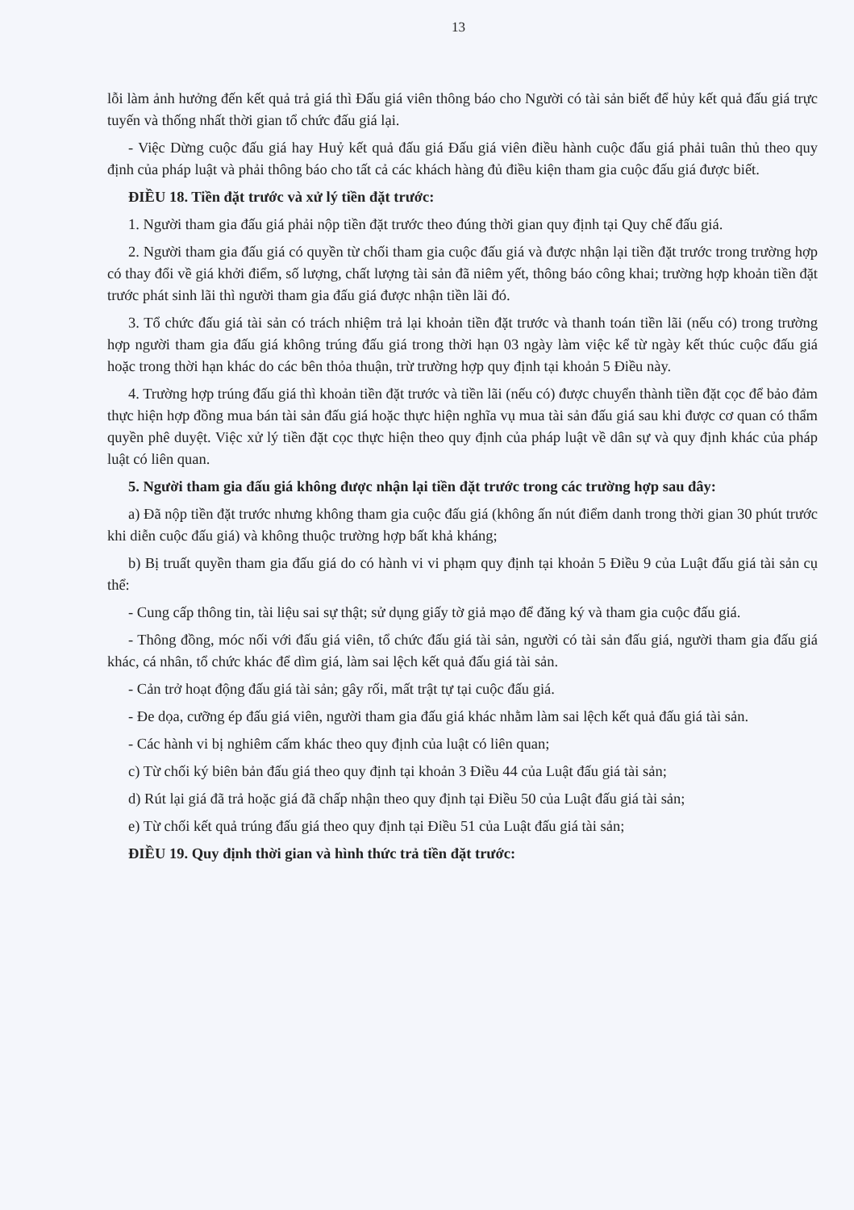13
lỗi làm ảnh hưởng đến kết quả trả giá thì Đấu giá viên thông báo cho Người có tài sản biết để hủy kết quả đấu giá trực tuyến và thống nhất thời gian tổ chức đấu giá lại.
- Việc Dừng cuộc đấu giá hay Huỷ kết quả đấu giá Đấu giá viên điều hành cuộc đấu giá phải tuân thủ theo quy định của pháp luật và phải thông báo cho tất cả các khách hàng đủ điều kiện tham gia cuộc đấu giá được biết.
ĐIỀU 18. Tiền đặt trước và xử lý tiền đặt trước:
1. Người tham gia đấu giá phải nộp tiền đặt trước theo đúng thời gian quy định tại Quy chế đấu giá.
2. Người tham gia đấu giá có quyền từ chối tham gia cuộc đấu giá và được nhận lại tiền đặt trước trong trường hợp có thay đổi về giá khởi điểm, số lượng, chất lượng tài sản đã niêm yết, thông báo công khai; trường hợp khoản tiền đặt trước phát sinh lãi thì người tham gia đấu giá được nhận tiền lãi đó.
3. Tổ chức đấu giá tài sản có trách nhiệm trả lại khoản tiền đặt trước và thanh toán tiền lãi (nếu có) trong trường hợp người tham gia đấu giá không trúng đấu giá trong thời hạn 03 ngày làm việc kể từ ngày kết thúc cuộc đấu giá hoặc trong thời hạn khác do các bên thỏa thuận, trừ trường hợp quy định tại khoản 5 Điều này.
4. Trường hợp trúng đấu giá thì khoản tiền đặt trước và tiền lãi (nếu có) được chuyển thành tiền đặt cọc để bảo đảm thực hiện hợp đồng mua bán tài sản đấu giá hoặc thực hiện nghĩa vụ mua tài sản đấu giá sau khi được cơ quan có thẩm quyền phê duyệt. Việc xử lý tiền đặt cọc thực hiện theo quy định của pháp luật về dân sự và quy định khác của pháp luật có liên quan.
5. Người tham gia đấu giá không được nhận lại tiền đặt trước trong các trường hợp sau đây:
a) Đã nộp tiền đặt trước nhưng không tham gia cuộc đấu giá (không ấn nút điểm danh trong thời gian 30 phút trước khi diễn cuộc đấu giá) và không thuộc trường hợp bất khả kháng;
b) Bị truất quyền tham gia đấu giá do có hành vi vi phạm quy định tại khoản 5 Điều 9 của Luật đấu giá tài sản cụ thể:
- Cung cấp thông tin, tài liệu sai sự thật; sử dụng giấy tờ giả mạo để đăng ký và tham gia cuộc đấu giá.
- Thông đồng, móc nối với đấu giá viên, tổ chức đấu giá tài sản, người có tài sản đấu giá, người tham gia đấu giá khác, cá nhân, tổ chức khác để dìm giá, làm sai lệch kết quả đấu giá tài sản.
- Cản trở hoạt động đấu giá tài sản; gây rối, mất trật tự tại cuộc đấu giá.
- Đe dọa, cưỡng ép đấu giá viên, người tham gia đấu giá khác nhằm làm sai lệch kết quả đấu giá tài sản.
- Các hành vi bị nghiêm cấm khác theo quy định của luật có liên quan;
c) Từ chối ký biên bản đấu giá theo quy định tại khoản 3 Điều 44 của Luật đấu giá tài sản;
d) Rút lại giá đã trả hoặc giá đã chấp nhận theo quy định tại Điều 50 của Luật đấu giá tài sản;
e) Từ chối kết quả trúng đấu giá theo quy định tại Điều 51 của Luật đấu giá tài sản;
ĐIỀU 19. Quy định thời gian và hình thức trả tiền đặt trước: